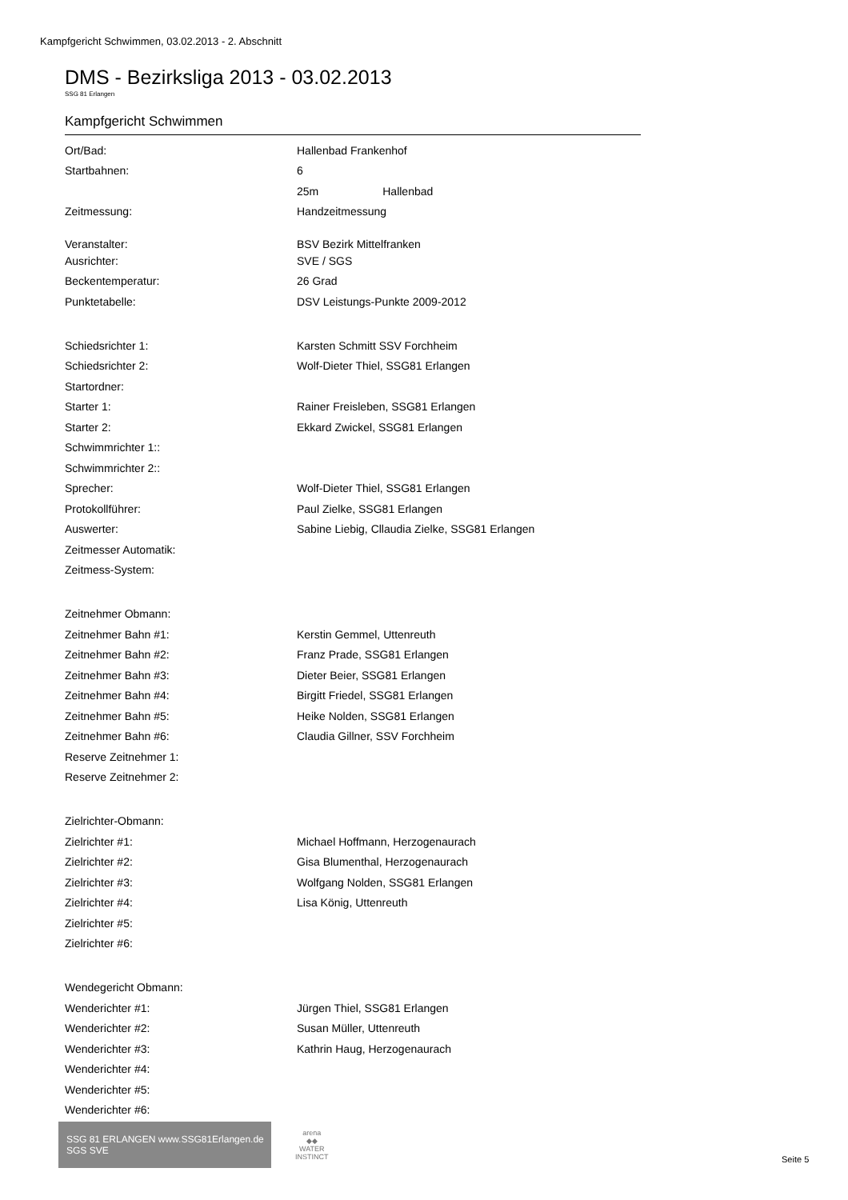Kampfgericht Schwimmen, 03.02.2013 - 2. Abschnitt
DMS - Bezirksliga 2013 - 03.02.2013
SSG 81 Erlangen
Kampfgericht Schwimmen
| Ort/Bad: | Hallenbad Frankenhof |
| Startbahnen: | 6 |
| | 25m Hallenbad |
| Zeitmessung: | Handzeitmessung |
| Veranstalter: | BSV Bezirk Mittelfranken |
| Ausrichter: | SVE / SGS |
| Beckentemperatur: | 26 Grad |
| Punktetabelle: | DSV Leistungs-Punkte 2009-2012 |
| Schiedsrichter 1: | Karsten Schmitt SSV Forchheim |
| Schiedsrichter 2: | Wolf-Dieter Thiel, SSG81 Erlangen |
| Startordner: | |
| Starter 1: | Rainer Freisleben, SSG81 Erlangen |
| Starter 2: | Ekkard Zwickel, SSG81 Erlangen |
| Schwimmrichter 1:: | |
| Schwimmrichter 2:: | |
| Sprecher: | Wolf-Dieter Thiel, SSG81 Erlangen |
| Protokollführer: | Paul Zielke, SSG81 Erlangen |
| Auswerter: | Sabine Liebig, Cllaudia Zielke, SSG81 Erlangen |
| Zeitmesser Automatik: | |
| Zeitmess-System: | |
| Zeitnehmer Obmann: | |
| Zeitnehmer Bahn #1: | Kerstin Gemmel, Uttenreuth |
| Zeitnehmer Bahn #2: | Franz Prade, SSG81 Erlangen |
| Zeitnehmer Bahn #3: | Dieter Beier, SSG81 Erlangen |
| Zeitnehmer Bahn #4: | Birgitt Friedel, SSG81 Erlangen |
| Zeitnehmer Bahn #5: | Heike Nolden, SSG81 Erlangen |
| Zeitnehmer Bahn #6: | Claudia Gillner, SSV Forchheim |
| Reserve Zeitnehmer 1: | |
| Reserve Zeitnehmer 2: | |
| Zielrichter-Obmann: | |
| Zielrichter #1: | Michael Hoffmann, Herzogenaurach |
| Zielrichter #2: | Gisa Blumenthal, Herzogenaurach |
| Zielrichter #3: | Wolfgang Nolden, SSG81 Erlangen |
| Zielrichter #4: | Lisa König, Uttenreuth |
| Zielrichter #5: | |
| Zielrichter #6: | |
| Wendegericht Obmann: | |
| Wenderichter #1: | Jürgen Thiel, SSG81 Erlangen |
| Wenderichter #2: | Susan Müller, Uttenreuth |
| Wenderichter #3: | Kathrin Haug, Herzogenaurach |
| Wenderichter #4: | |
| Wenderichter #5: | |
| Wenderichter #6: | |
SSG 81 ERLANGEN www.SSG81Erlangen.de SGS SVE
arena
◆◆
WATER
INSTINCT
Seite 5